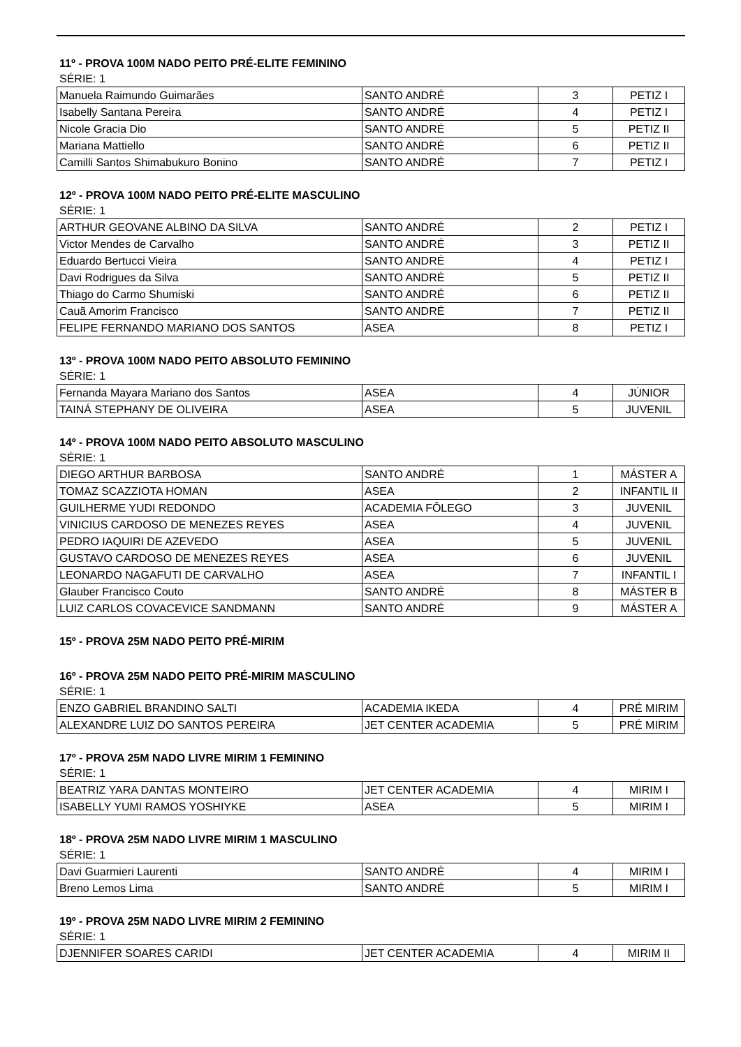11º - PROVA 100M NADO PEITO PRÉ-ELITE FEMININO
SÉRIE: 1
| Manuela Raimundo Guimarães | SANTO ANDRÉ | 3 | PETIZ I |
| Isabelly Santana Pereira | SANTO ANDRÉ | 4 | PETIZ I |
| Nicole Gracia Dio | SANTO ANDRÉ | 5 | PETIZ II |
| Mariana Mattiello | SANTO ANDRÉ | 6 | PETIZ II |
| Camilli Santos Shimabukuro Bonino | SANTO ANDRÉ | 7 | PETIZ I |
12º - PROVA 100M NADO PEITO PRÉ-ELITE MASCULINO
SÉRIE: 1
| ARTHUR GEOVANE ALBINO DA SILVA | SANTO ANDRÉ | 2 | PETIZ I |
| Victor Mendes de Carvalho | SANTO ANDRÉ | 3 | PETIZ II |
| Eduardo Bertucci Vieira | SANTO ANDRÉ | 4 | PETIZ I |
| Davi Rodrigues da Silva | SANTO ANDRÉ | 5 | PETIZ II |
| Thiago do Carmo Shumiski | SANTO ANDRÉ | 6 | PETIZ II |
| Cauã Amorim Francisco | SANTO ANDRÉ | 7 | PETIZ II |
| FELIPE FERNANDO MARIANO DOS SANTOS | ASEA | 8 | PETIZ I |
13º - PROVA 100M NADO PEITO ABSOLUTO FEMININO
SÉRIE: 1
| Fernanda Mayara Mariano dos Santos | ASEA | 4 | JÚNIOR |
| TAINÁ STEPHANY DE OLIVEIRA | ASEA | 5 | JUVENIL |
14º - PROVA 100M NADO PEITO ABSOLUTO MASCULINO
SÉRIE: 1
| DIEGO ARTHUR BARBOSA | SANTO ANDRÉ | 1 | MÁSTER A |
| TOMAZ SCAZZIOTA HOMAN | ASEA | 2 | INFANTIL II |
| GUILHERME YUDI REDONDO | ACADEMIA FÔLEGO | 3 | JUVENIL |
| VINICIUS CARDOSO DE MENEZES REYES | ASEA | 4 | JUVENIL |
| PEDRO IAQUIRI DE AZEVEDO | ASEA | 5 | JUVENIL |
| GUSTAVO CARDOSO DE MENEZES REYES | ASEA | 6 | JUVENIL |
| LEONARDO NAGAFUTI DE CARVALHO | ASEA | 7 | INFANTIL I |
| Glauber Francisco Couto | SANTO ANDRÉ | 8 | MÁSTER B |
| LUIZ CARLOS COVACEVICE SANDMANN | SANTO ANDRÉ | 9 | MÁSTER A |
15º - PROVA 25M NADO PEITO PRÉ-MIRIM
16º - PROVA 25M NADO PEITO PRÉ-MIRIM MASCULINO
SÉRIE: 1
| ENZO GABRIEL BRANDINO SALTI | ACADEMIA IKEDA | 4 | PRÉ MIRIM |
| ALEXANDRE LUIZ DO SANTOS PEREIRA | JET CENTER ACADEMIA | 5 | PRÉ MIRIM |
17º - PROVA 25M NADO LIVRE MIRIM 1 FEMININO
SÉRIE: 1
| BEATRIZ YARA DANTAS MONTEIRO | JET CENTER ACADEMIA | 4 | MIRIM I |
| ISABELLY YUMI RAMOS YOSHIYKE | ASEA | 5 | MIRIM I |
18º - PROVA 25M NADO LIVRE MIRIM 1 MASCULINO
SÉRIE: 1
| Davi Guarmieri Laurenti | SANTO ANDRÉ | 4 | MIRIM I |
| Breno Lemos Lima | SANTO ANDRÉ | 5 | MIRIM I |
19º - PROVA 25M NADO LIVRE MIRIM 2 FEMININO
SÉRIE: 1
| DJENNIFER SOARES CARIDI | JET CENTER ACADEMIA | 4 | MIRIM II |